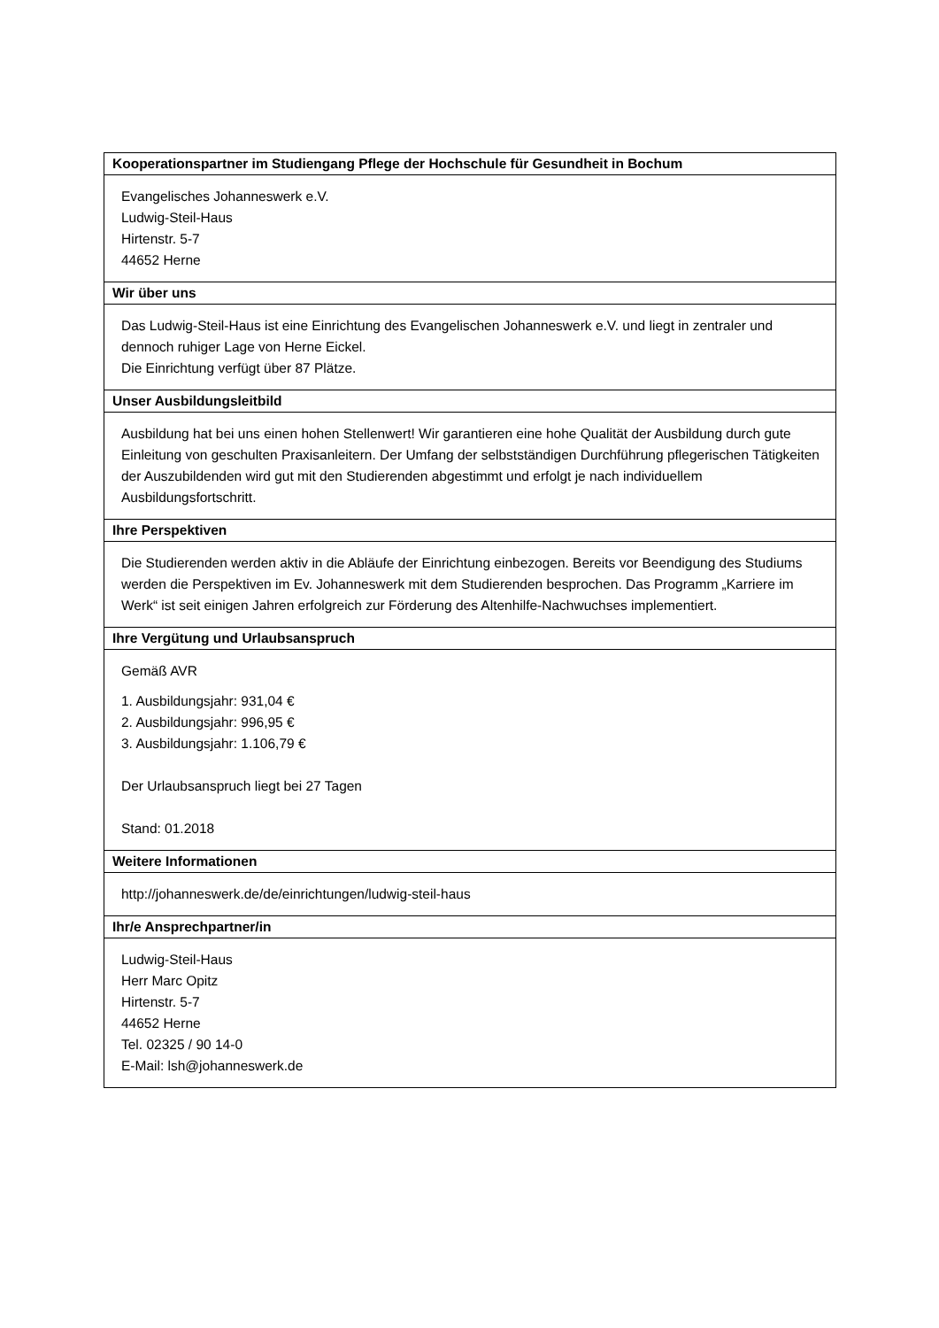| Kooperationspartner im Studiengang Pflege der Hochschule für Gesundheit in Bochum |
| --- |
| Evangelisches Johanneswerk e.V. Ludwig-Steil-Haus Hirtenstr. 5-7 44652 Herne |
| Wir über uns |
| Das Ludwig-Steil-Haus ist eine Einrichtung des Evangelischen Johanneswerk e.V. und liegt in zentraler und dennoch ruhiger Lage von Herne Eickel. Die Einrichtung verfügt über 87 Plätze. |
| Unser Ausbildungsleitbild |
| Ausbildung hat bei uns einen hohen Stellenwert! Wir garantieren eine hohe Qualität der Ausbildung durch gute Einleitung von geschulten Praxisanleitern. Der Umfang der selbstständigen Durchführung pflegerischen Tätigkeiten der Auszubildenden wird gut mit den Studierenden abgestimmt und erfolgt je nach individuellem Ausbildungsfortschritt. |
| Ihre Perspektiven |
| Die Studierenden werden aktiv in die Abläufe der Einrichtung einbezogen. Bereits vor Beendigung des Studiums werden die Perspektiven im Ev. Johanneswerk mit dem Studierenden besprochen. Das Programm „Karriere im Werk“ ist seit einigen Jahren erfolgreich zur Förderung des Altenhilfe-Nachwuchses implementiert. |
| Ihre Vergütung und Urlaubsanspruch |
| Gemäß AVR 1. Ausbildungsjahr: 931,04 € 2. Ausbildungsjahr: 996,95 € 3. Ausbildungsjahr: 1.106,79 € Der Urlaubsanspruch liegt bei 27 Tagen Stand: 01.2018 |
| Weitere Informationen |
| http://johanneswerk.de/de/einrichtungen/ludwig-steil-haus |
| Ihr/e Ansprechpartner/in |
| Ludwig-Steil-Haus Herr Marc Opitz Hirtenstr. 5-7 44652 Herne Tel. 02325 / 90 14-0 E-Mail: lsh@johanneswerk.de |